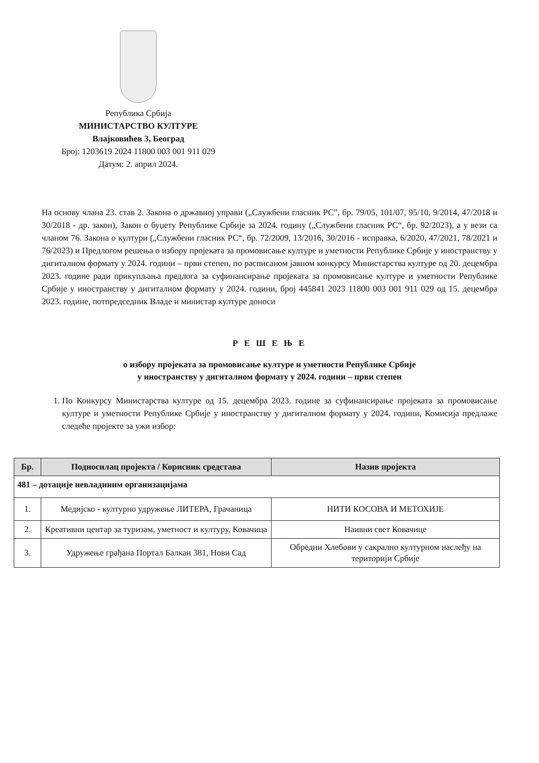Република Србија
МИНИСТАРСТВО КУЛТУРЕ
Влајковићев 3, Београд
Број: 1203619 2024 11800 003 001 911 029
Датум: 2. април 2024.
На основу члана 23. став 2. Закона о државној управи („Службени гласник РС”, бр. 79/05, 101/07, 95/10, 9/2014, 47/2018 и 30/2018 - др. закон), Закон о буџету Републике Србије за 2024. годину („Службени гласник РС“, бр. 92/2023), а у вези са чланом 76. Закона о култури („Службени гласник РС“, бр. 72/2009, 13/2016, 30/2016 - исправка, 6/2020, 47/2021, 78/2021 и 76/2023) и Предлогом решења о избору пројеката за промовисање културе и уметности Републике Србије у иностранству у дигиталном формату у 2024. години – први степен, по расписаном јавном конкурсу Министарства културе од 20. децембра 2023. године ради прикупљања предлога за суфинансирање пројеката за промовисање културе и уметности Републике Србије у иностранству у дигиталном формату у 2024. години, број 445841 2023 11800 003 001 911 029 од 15. децембра 2023. године, потпредседник Владе и министар културе доноси
Р Е Ш Е Њ Е
о избору пројеката за промовисање културе и уметности Републике Србије
у иностранству у дигиталном формату у 2024. години – први степен
1. По Конкурсу Министарства културе од 15. децембра 2023. године за суфинансирање пројеката за промовисање културе и уметности Републике Србије у иностранству у дигиталном формату у 2024. години, Комисија предлаже следеће пројекте за ужи избор:
| Бр. | Подносилац пројекта / Корисник средстава | Назив пројекта |
| --- | --- | --- |
| 481 – дотације невладиним организацијама | | |
| 1. | Медијско - културно удружење ЛИТЕРА, Грачаница | НИТИ КОСОВА И МЕТОХИЈЕ |
| 2. | Креативни центар за туризам, уметност и културу, Ковачица | Наивни свет Ковачице |
| 3. | Удружење грађана Портал Балкан 381, Нови Сад | Обредни Хлебови у сакрално културном наслеђу на територији Србије |